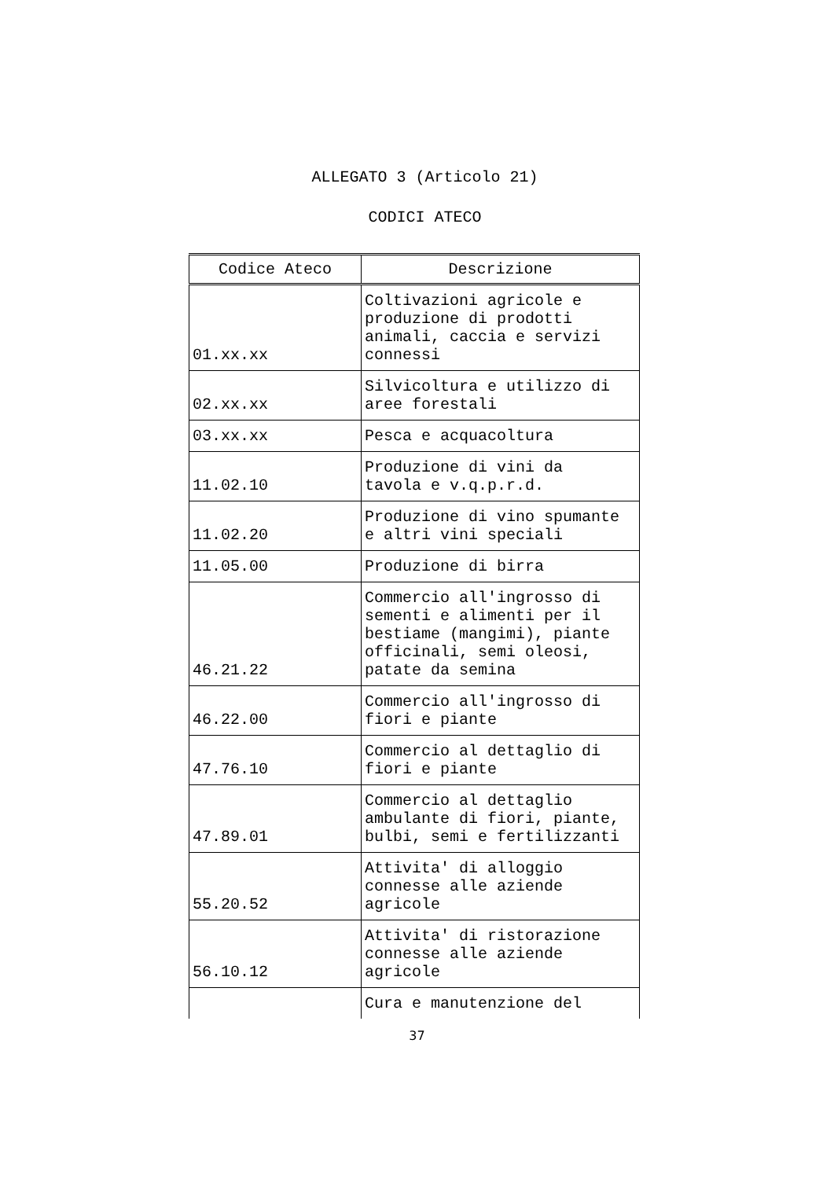ALLEGATO 3 (Articolo 21)
CODICI ATECO
| Codice Ateco | Descrizione |
| --- | --- |
| 01.xx.xx | Coltivazioni agricole e produzione di prodotti animali, caccia e servizi connessi |
| 02.xx.xx | Silvicoltura e utilizzo di aree forestali |
| 03.xx.xx | Pesca e acquacoltura |
| 11.02.10 | Produzione di vini da tavola e v.q.p.r.d. |
| 11.02.20 | Produzione di vino spumante e altri vini speciali |
| 11.05.00 | Produzione di birra |
| 46.21.22 | Commercio all'ingrosso di sementi e alimenti per il bestiame (mangimi), piante officinali, semi oleosi, patate da semina |
| 46.22.00 | Commercio all'ingrosso di fiori e piante |
| 47.76.10 | Commercio al dettaglio di fiori e piante |
| 47.89.01 | Commercio al dettaglio ambulante di fiori, piante, bulbi, semi e fertilizzanti |
| 55.20.52 | Attivita' di alloggio connesse alle aziende agricole |
| 56.10.12 | Attivita' di ristorazione connesse alle aziende agricole |
| | Cura e manutenzione del |
37